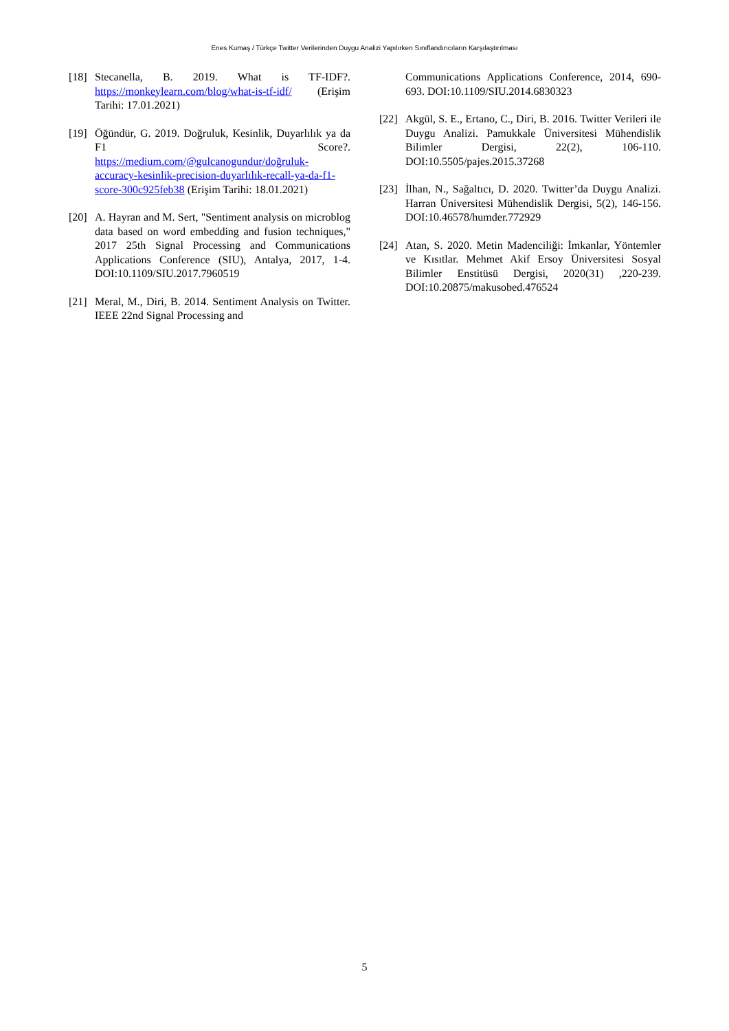Enes Kumaş / Türkçe Twitter Verilerinden Duygu Analizi Yapılırken Sınıflandırıcıların Karşılaştırılması
[18] Stecanella, B. 2019. What is TF-IDF?. https://monkeylearn.com/blog/what-is-tf-idf/ (Erişim Tarihi: 17.01.2021)
[19] Öğündür, G. 2019. Doğruluk, Kesinlik, Duyarlılık ya da F1 Score?. https://medium.com/@gulcanogundur/doğruluk-accuracy-kesinlik-precision-duyarlılık-recall-ya-da-f1-score-300c925feb38 (Erişim Tarihi: 18.01.2021)
[20] A. Hayran and M. Sert, "Sentiment analysis on microblog data based on word embedding and fusion techniques," 2017 25th Signal Processing and Communications Applications Conference (SIU), Antalya, 2017, 1-4. DOI:10.1109/SIU.2017.7960519
[21] Meral, M., Diri, B. 2014. Sentiment Analysis on Twitter. IEEE 22nd Signal Processing and
Communications Applications Conference, 2014, 690-693. DOI:10.1109/SIU.2014.6830323
[22] Akgül, S. E., Ertano, C., Diri, B. 2016. Twitter Verileri ile Duygu Analizi. Pamukkale Üniversitesi Mühendislik Bilimler Dergisi, 22(2), 106-110. DOI:10.5505/pajes.2015.37268
[23] İlhan, N., Sağaltıcı, D. 2020. Twitter’da Duygu Analizi. Harran Üniversitesi Mühendislik Dergisi, 5(2), 146-156. DOI:10.46578/humder.772929
[24] Atan, S. 2020. Metin Madenciliği: İmkanlar, Yöntemler ve Kısıtlar. Mehmet Akif Ersoy Üniversitesi Sosyal Bilimler Enstitüsü Dergisi, 2020(31) ,220-239. DOI:10.20875/makusobed.476524
5